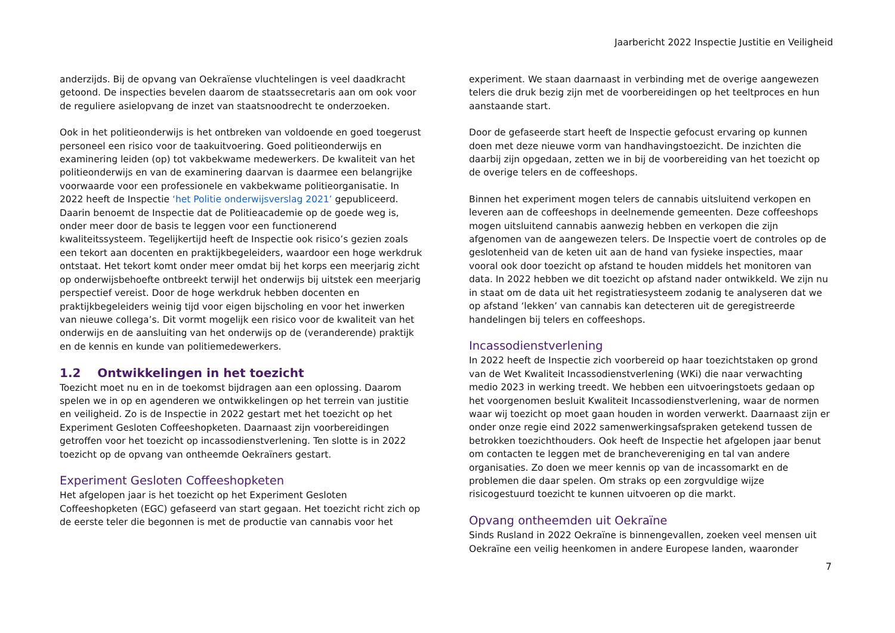Jaarbericht 2022 Inspectie Justitie en Veiligheid
anderzijds. Bij de opvang van Oekraïense vluchtelingen is veel daadkracht getoond. De inspecties bevelen daarom de staatssecretaris aan om ook voor de reguliere asielopvang de inzet van staatsnoodrecht te onderzoeken.
Ook in het politieonderwijs is het ontbreken van voldoende en goed toegerust personeel een risico voor de taakuitvoering. Goed politieonderwijs en examinering leiden (op) tot vakbekwame medewerkers. De kwaliteit van het politieonderwijs en van de examinering daarvan is daarmee een belangrijke voorwaarde voor een professionele en vakbekwame politieorganisatie. In 2022 heeft de Inspectie ‘het Politie onderwijsverslag 2021’ gepubliceerd. Daarin benoemt de Inspectie dat de Politieacademie op de goede weg is, onder meer door de basis te leggen voor een functionerend kwaliteitssysteem. Tegelijkertijd heeft de Inspectie ook risico’s gezien zoals een tekort aan docenten en praktijkbegeleiders, waardoor een hoge werkdruk ontstaat. Het tekort komt onder meer omdat bij het korps een meerjarig zicht op onderwijsbehoefte ontbreekt terwijl het onderwijs bij uitstek een meerjarig perspectief vereist. Door de hoge werkdruk hebben docenten en praktijkbegeleiders weinig tijd voor eigen bijscholing en voor het inwerken van nieuwe collega’s. Dit vormt mogelijk een risico voor de kwaliteit van het onderwijs en de aansluiting van het onderwijs op de (veranderende) praktijk en de kennis en kunde van politiemedewerkers.
1.2 Ontwikkelingen in het toezicht
Toezicht moet nu en in de toekomst bijdragen aan een oplossing. Daarom spelen we in op en agenderen we ontwikkelingen op het terrein van justitie en veiligheid. Zo is de Inspectie in 2022 gestart met het toezicht op het Experiment Gesloten Coffeeshopketen. Daarnaast zijn voorbereidingen getroffen voor het toezicht op incassodienstverlening. Ten slotte is in 2022 toezicht op de opvang van ontheemde Oekraïners gestart.
Experiment Gesloten Coffeeshopketen
Het afgelopen jaar is het toezicht op het Experiment Gesloten Coffeeshopketen (EGC) gefaseerd van start gegaan. Het toezicht richt zich op de eerste teler die begonnen is met de productie van cannabis voor het
experiment. We staan daarnaast in verbinding met de overige aangewezen telers die druk bezig zijn met de voorbereidingen op het teeltproces en hun aanstaande start.
Door de gefaseerde start heeft de Inspectie gefocust ervaring op kunnen doen met deze nieuwe vorm van handhavingstoezicht. De inzichten die daarbij zijn opgedaan, zetten we in bij de voorbereiding van het toezicht op de overige telers en de coffeeshops.
Binnen het experiment mogen telers de cannabis uitsluitend verkopen en leveren aan de coffeeshops in deelnemende gemeenten. Deze coffeeshops mogen uitsluitend cannabis aanwezig hebben en verkopen die zijn afgenomen van de aangewezen telers. De Inspectie voert de controles op de geslotenheid van de keten uit aan de hand van fysieke inspecties, maar vooral ook door toezicht op afstand te houden middels het monitoren van data. In 2022 hebben we dit toezicht op afstand nader ontwikkeld. We zijn nu in staat om de data uit het registratiesysteem zodanig te analyseren dat we op afstand ‘lekken’ van cannabis kan detecteren uit de geregistreerde handelingen bij telers en coffeeshops.
Incassodienstverlening
In 2022 heeft de Inspectie zich voorbereid op haar toezichtstaken op grond van de Wet Kwaliteit Incassodienstverlening (WKi) die naar verwachting medio 2023 in werking treedt. We hebben een uitvoeringstoets gedaan op het voorgenomen besluit Kwaliteit Incassodienstverlening, waar de normen waar wij toezicht op moet gaan houden in worden verwerkt. Daarnaast zijn er onder onze regie eind 2022 samenwerkingsafspraken getekend tussen de betrokken toezichthouders. Ook heeft de Inspectie het afgelopen jaar benut om contacten te leggen met de branchevereniging en tal van andere organisaties. Zo doen we meer kennis op van de incassomarkt en de problemen die daar spelen. Om straks op een zorgvuldige wijze risicogestuurd toezicht te kunnen uitvoeren op die markt.
Opvang ontheemden uit Oekraïne
Sinds Rusland in 2022 Oekraïne is binnengevallen, zoeken veel mensen uit Oekraïne een veilig heenkomen in andere Europese landen, waaronder
7